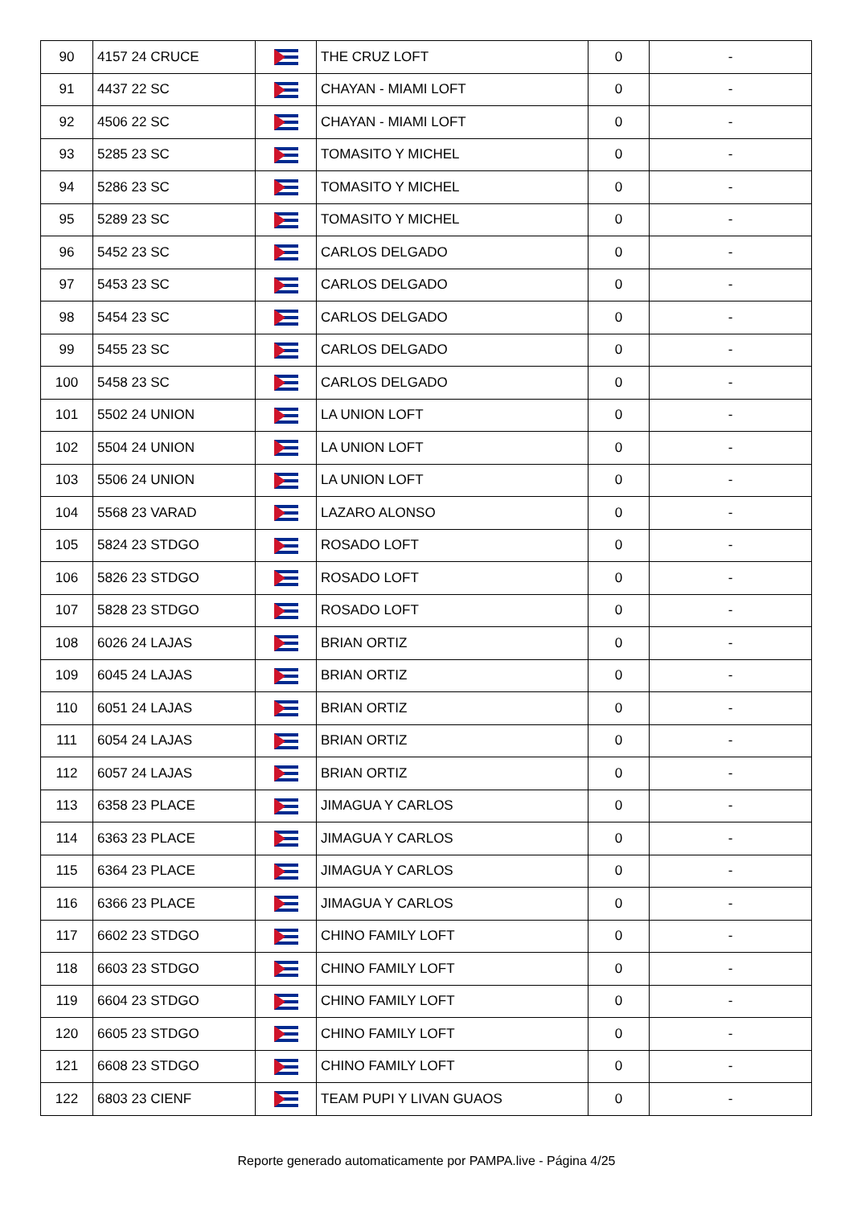| 90 | 4157 24 CRUCE | | THE CRUZ LOFT | 0 | - |
| 91 | 4437 22 SC | | CHAYAN - MIAMI LOFT | 0 | - |
| 92 | 4506 22 SC | | CHAYAN - MIAMI LOFT | 0 | - |
| 93 | 5285 23 SC | | TOMASITO Y MICHEL | 0 | - |
| 94 | 5286 23 SC | | TOMASITO Y MICHEL | 0 | - |
| 95 | 5289 23 SC | | TOMASITO Y MICHEL | 0 | - |
| 96 | 5452 23 SC | | CARLOS DELGADO | 0 | - |
| 97 | 5453 23 SC | | CARLOS DELGADO | 0 | - |
| 98 | 5454 23 SC | | CARLOS DELGADO | 0 | - |
| 99 | 5455 23 SC | | CARLOS DELGADO | 0 | - |
| 100 | 5458 23 SC | | CARLOS DELGADO | 0 | - |
| 101 | 5502 24 UNION | | LA UNION LOFT | 0 | - |
| 102 | 5504 24 UNION | | LA UNION LOFT | 0 | - |
| 103 | 5506 24 UNION | | LA UNION LOFT | 0 | - |
| 104 | 5568 23 VARAD | | LAZARO ALONSO | 0 | - |
| 105 | 5824 23 STDGO | | ROSADO LOFT | 0 | - |
| 106 | 5826 23 STDGO | | ROSADO LOFT | 0 | - |
| 107 | 5828 23 STDGO | | ROSADO LOFT | 0 | - |
| 108 | 6026 24 LAJAS | | BRIAN ORTIZ | 0 | - |
| 109 | 6045 24 LAJAS | | BRIAN ORTIZ | 0 | - |
| 110 | 6051 24 LAJAS | | BRIAN ORTIZ | 0 | - |
| 111 | 6054 24 LAJAS | | BRIAN ORTIZ | 0 | - |
| 112 | 6057 24 LAJAS | | BRIAN ORTIZ | 0 | - |
| 113 | 6358 23 PLACE | | JIMAGUA Y CARLOS | 0 | - |
| 114 | 6363 23 PLACE | | JIMAGUA Y CARLOS | 0 | - |
| 115 | 6364 23 PLACE | | JIMAGUA Y CARLOS | 0 | - |
| 116 | 6366 23 PLACE | | JIMAGUA Y CARLOS | 0 | - |
| 117 | 6602 23 STDGO | | CHINO FAMILY LOFT | 0 | - |
| 118 | 6603 23 STDGO | | CHINO FAMILY LOFT | 0 | - |
| 119 | 6604 23 STDGO | | CHINO FAMILY LOFT | 0 | - |
| 120 | 6605 23 STDGO | | CHINO FAMILY LOFT | 0 | - |
| 121 | 6608 23 STDGO | | CHINO FAMILY LOFT | 0 | - |
| 122 | 6803 23 CIENF | | TEAM PUPI Y LIVAN GUAOS | 0 | - |
Reporte generado automaticamente por PAMPA.live - Página 4/25